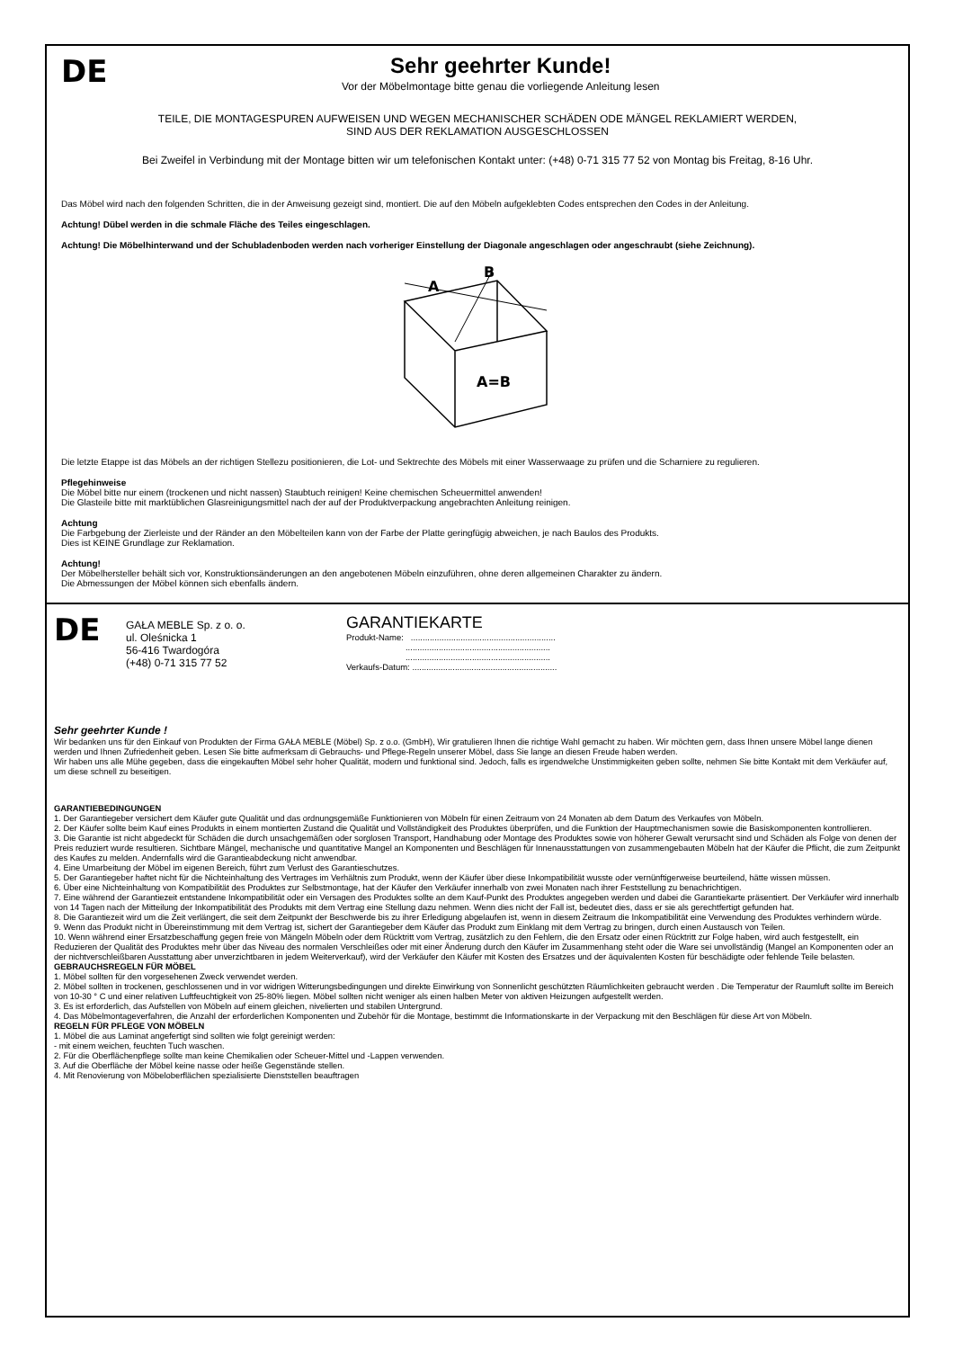DE
Sehr geehrter Kunde!
Vor der Möbelmontage bitte genau die vorliegende Anleitung lesen
TEILE, DIE MONTAGESPUREN AUFWEISEN UND WEGEN MECHANISCHER SCHÄDEN ODE MÄNGEL REKLAMIERT WERDEN,
SIND AUS DER REKLAMATION AUSGESCHLOSSEN
Bei Zweifel in Verbindung mit der Montage bitten wir um telefonischen Kontakt unter: (+48) 0-71 315 77 52 von Montag bis Freitag, 8-16 Uhr.
Das Möbel wird nach den folgenden Schritten, die in der Anweisung gezeigt sind, montiert. Die auf den Möbeln aufgeklebten Codes entsprechen den Codes in der Anleitung.
Achtung! Dübel werden in die schmale Fläche des Teiles eingeschlagen.
Achtung! Die Möbelhinterwand und der Schubladenboden werden nach vorheriger Einstellung der Diagonale angeschlagen oder angeschraubt (siehe Zeichnung).
A
B
A=B
Die letzte Etappe ist das Möbels an der richtigen Stellezu positionieren, die Lot- und Sektrechte des Möbels mit einer Wasserwaage zu prüfen und die Scharniere zu regulieren.
Pflegehinweise
Die Möbel bitte nur einem (trockenen und nicht nassen) Staubtuch reinigen! Keine chemischen Scheuermittel anwenden!
Die Glasteile bitte mit marktüblichen Glasreinigungsmittel nach der auf der Produktverpackung angebrachten Anleitung reinigen.
Achtung
Die Farbgebung der Zierleiste und der Ränder an den Möbelteilen kann von der Farbe der Platte geringfügig abweichen, je nach Baulos des Produkts.
Dies ist KEINE Grundlage zur Reklamation.
Achtung!
Der Möbelhersteller behält sich vor, Konstruktionsänderungen an den angebotenen Möbeln einzuführen, ohne deren allgemeinen Charakter zu ändern.
Die Abmessungen der Möbel können sich ebenfalls ändern.
DE
GAŁA MEBLE Sp. z o. o.
ul. Oleśnicka 1
56-416 Twardogóra
(+48) 0-71 315 77 52
GARANTIEKARTE
Produkt-Name: .............................................................
.............................................................
.............................................................
Verkaufs-Datum: .............................................................
Sehr geehrter Kunde !
Wir bedanken uns für den Einkauf von Produkten der Firma GAŁA MEBLE (Möbel) Sp. z o.o. (GmbH), Wir gratulieren Ihnen die richtige Wahl gemacht zu haben. Wir möchten gern, dass Ihnen unsere Möbel lange dienen werden und Ihnen Zufriedenheit geben. Lesen Sie bitte aufmerksam di Gebrauchs- und Pflege-Regeln unserer Möbel, dass Sie lange an diesen Freude haben werden.
Wir haben uns alle Mühe gegeben, dass die eingekauften Möbel sehr hoher Qualität, modern und funktional sind. Jedoch, falls es irgendwelche Unstimmigkeiten geben sollte, nehmen Sie bitte Kontakt mit dem Verkäufer auf, um diese schnell zu beseitigen.
GARANTIEBEDINGUNGEN
1. Der Garantiegeber versichert dem Käufer gute Qualität und das ordnungsgemäße Funktionieren von Möbeln für einen Zeitraum von 24 Monaten ab dem Datum des Verkaufes von Möbeln.
2. Der Käufer sollte beim Kauf eines Produkts in einem montierten Zustand die Qualität und Vollständigkeit des Produktes überprüfen, und die Funktion der Hauptmechanismen sowie die Basiskomponenten kontrollieren.
3. Die Garantie ist nicht abgedeckt für Schäden die durch unsachgemäßen oder sorglosen Transport, Handhabung oder Montage des Produktes sowie von höherer Gewalt verursacht sind und Schäden als Folge von denen der Preis reduziert wurde resultieren. Sichtbare Mängel, mechanische und quantitative Mangel an Komponenten und Beschlägen für Innenausstattungen von zusammengebauten Möbeln hat der Käufer die Pflicht, die zum Zeitpunkt des Kaufes zu melden. Andernfalls wird die Garantieabdeckung nicht anwendbar.
4. Eine Umarbeitung der Möbel im eigenen Bereich, führt zum Verlust des Garantieschutzes.
5. Der Garantiegeber haftet nicht für die Nichteinhaltung des Vertrages im Verhältnis zum Produkt, wenn der Käufer über diese Inkompatibilität wusste oder vernünftigerweise beurteilend, hätte wissen müssen.
6. Über eine Nichteinhaltung von Kompatibilität des Produktes zur Selbstmontage, hat der Käufer den Verkäufer innerhalb von zwei Monaten nach ihrer Feststellung zu benachrichtigen.
7. Eine während der Garantiezeit entstandene Inkompatibilität oder ein Versagen des Produktes sollte an dem Kauf-Punkt des Produktes angegeben werden und dabei die Garantiekarte präsentiert. Der Verkäufer wird innerhalb von 14 Tagen nach der Mitteilung der Inkompatibilität des Produkts mit dem Vertrag eine Stellung dazu nehmen. Wenn dies nicht der Fall ist, bedeutet dies, dass er sie als gerechtfertigt gefunden hat.
8. Die Garantiezeit wird um die Zeit verlängert, die seit dem Zeitpunkt der Beschwerde bis zu ihrer Erledigung abgelaufen ist, wenn in diesem Zeitraum die Inkompatibilität eine Verwendung des Produktes verhindern würde.
9. Wenn das Produkt nicht in Übereinstimmung mit dem Vertrag ist, sichert der Garantiegeber dem Käufer das Produkt zum Einklang mit dem Vertrag zu bringen, durch einen Austausch von Teilen.
10. Wenn während einer Ersatzbeschaffung gegen freie von Mängeln Möbeln oder dem Rücktritt vom Vertrag, zusätzlich zu den Fehlern, die den Ersatz oder einen Rücktritt zur Folge haben, wird auch festgestellt, ein Reduzieren der Qualität des Produktes mehr über das Niveau des normalen Verschleißes oder mit einer Änderung durch den Käufer im Zusammenhang steht oder die Ware sei unvollständig (Mangel an Komponenten oder an der nichtverschleißbaren Ausstattung aber unverzichtbaren in jedem Weiterverkauf), wird der Verkäufer den Käufer mit Kosten des Ersatzes und der äquivalenten Kosten für beschädigte oder fehlende Teile belasten.
GEBRAUCHSREGELN FÜR MÖBEL
1. Möbel sollten für den vorgesehenen Zweck verwendet werden.
2. Möbel sollten in trockenen, geschlossenen und in vor widrigen Witterungsbedingungen und direkte Einwirkung von Sonnenlicht geschützten Räumlichkeiten gebraucht werden . Die Temperatur der Raumluft sollte im Bereich von 10-30 ° C und einer relativen Luftfeuchtigkeit von 25-80% liegen. Möbel sollten nicht weniger als einen halben Meter von aktiven Heizungen aufgestellt werden.
3. Es ist erforderlich, das Aufstellen von Möbeln auf einem gleichen, nivelierten und stabilen Untergrund.
4. Das Möbelmontageverfahren, die Anzahl der erforderlichen Komponenten und Zubehör für die Montage, bestimmt die Informationskarte in der Verpackung mit den Beschlägen für diese Art von Möbeln.
REGELN FÜR PFLEGE VON MÖBELN
1. Möbel die aus Laminat angefertigt sind sollten wie folgt gereinigt werden:
- mit einem weichen, feuchten Tuch waschen.
2. Für die Oberflächenpflege sollte man keine Chemikalien oder Scheuer-Mittel und -Lappen verwenden.
3. Auf die Oberfläche der Möbel keine nasse oder heiße Gegenstände stellen.
4. Mit Renovierung von Möbeloberflächen spezialisierte Dienststellen beauftragen